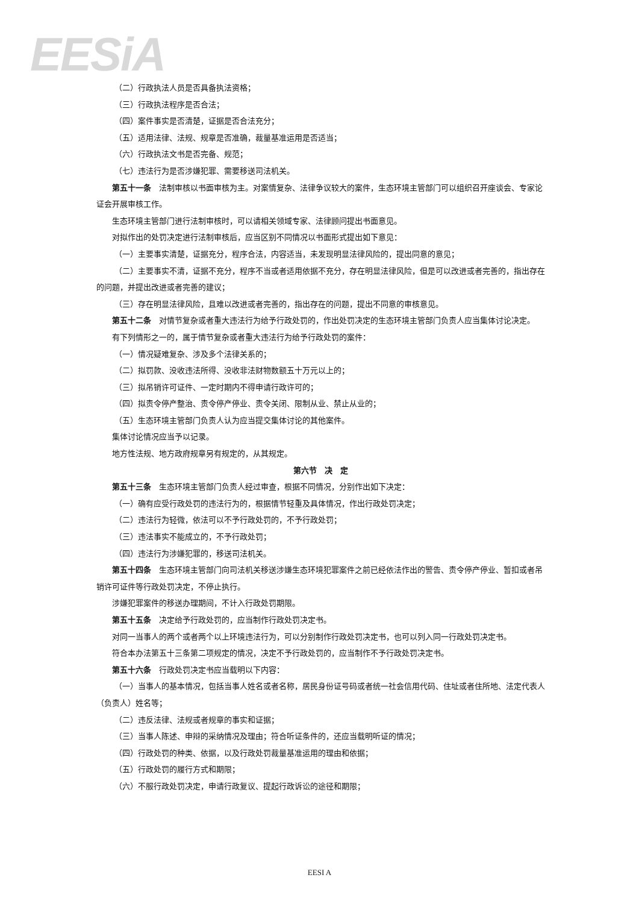EESi A
（二）行政执法人员是否具备执法资格；
（三）行政执法程序是否合法；
（四）案件事实是否清楚，证据是否合法充分；
（五）适用法律、法规、规章是否准确，裁量基准运用是否适当；
（六）行政执法文书是否完备、规范；
（七）违法行为是否涉嫌犯罪、需要移送司法机关。
第五十一条　法制审核以书面审核为主。对案情复杂、法律争议较大的案件，生态环境主管部门可以组织召开座谈会、专家论证会开展审核工作。
生态环境主管部门进行法制审核时，可以请相关领域专家、法律顾问提出书面意见。
对拟作出的处罚决定进行法制审核后，应当区别不同情况以书面形式提出如下意见：
（一）主要事实清楚，证据充分，程序合法，内容适当，未发现明显法律风险的，提出同意的意见；
（二）主要事实不清，证据不充分，程序不当或者适用依据不充分，存在明显法律风险，但是可以改进或者完善的，指出存在的问题，并提出改进或者完善的建议；
（三）存在明显法律风险，且难以改进或者完善的，指出存在的问题，提出不同意的审核意见。
第五十二条　对情节复杂或者重大违法行为给予行政处罚的，作出处罚决定的生态环境主管部门负责人应当集体讨论决定。
有下列情形之一的，属于情节复杂或者重大违法行为给予行政处罚的案件：
（一）情况疑难复杂、涉及多个法律关系的；
（二）拟罚款、没收违法所得、没收非法财物数额五十万元以上的；
（三）拟吊销许可证件、一定时期内不得申请行政许可的；
（四）拟责令停产整治、责令停产停业、责令关闭、限制从业、禁止从业的；
（五）生态环境主管部门负责人认为应当提交集体讨论的其他案件。
集体讨论情况应当予以记录。
地方性法规、地方政府规章另有规定的，从其规定。
第六节　决　定
第五十三条　生态环境主管部门负责人经过审查，根据不同情况，分别作出如下决定：
（一）确有应受行政处罚的违法行为的，根据情节轻重及具体情况，作出行政处罚决定；
（二）违法行为轻微，依法可以不予行政处罚的，不予行政处罚；
（三）违法事实不能成立的，不予行政处罚；
（四）违法行为涉嫌犯罪的，移送司法机关。
第五十四条　生态环境主管部门向司法机关移送涉嫌生态环境犯罪案件之前已经依法作出的警告、责令停产停业、暂扣或者吊销许可证件等行政处罚决定，不停止执行。
涉嫌犯罪案件的移送办理期间，不计入行政处罚期限。
第五十五条　决定给予行政处罚的，应当制作行政处罚决定书。
对同一当事人的两个或者两个以上环境违法行为，可以分别制作行政处罚决定书，也可以列入同一行政处罚决定书。
符合本办法第五十三条第二项规定的情况，决定不予行政处罚的，应当制作不予行政处罚决定书。
第五十六条　行政处罚决定书应当载明以下内容：
（一）当事人的基本情况，包括当事人姓名或者名称，居民身份证号码或者统一社会信用代码、住址或者住所地、法定代表人（负责人）姓名等；
（二）违反法律、法规或者规章的事实和证据；
（三）当事人陈述、申辩的采纳情况及理由；符合听证条件的，还应当载明听证的情况；
（四）行政处罚的种类、依据，以及行政处罚裁量基准运用的理由和依据；
（五）行政处罚的履行方式和期限；
（六）不服行政处罚决定，申请行政复议、提起行政诉讼的途径和期限；
EESI A